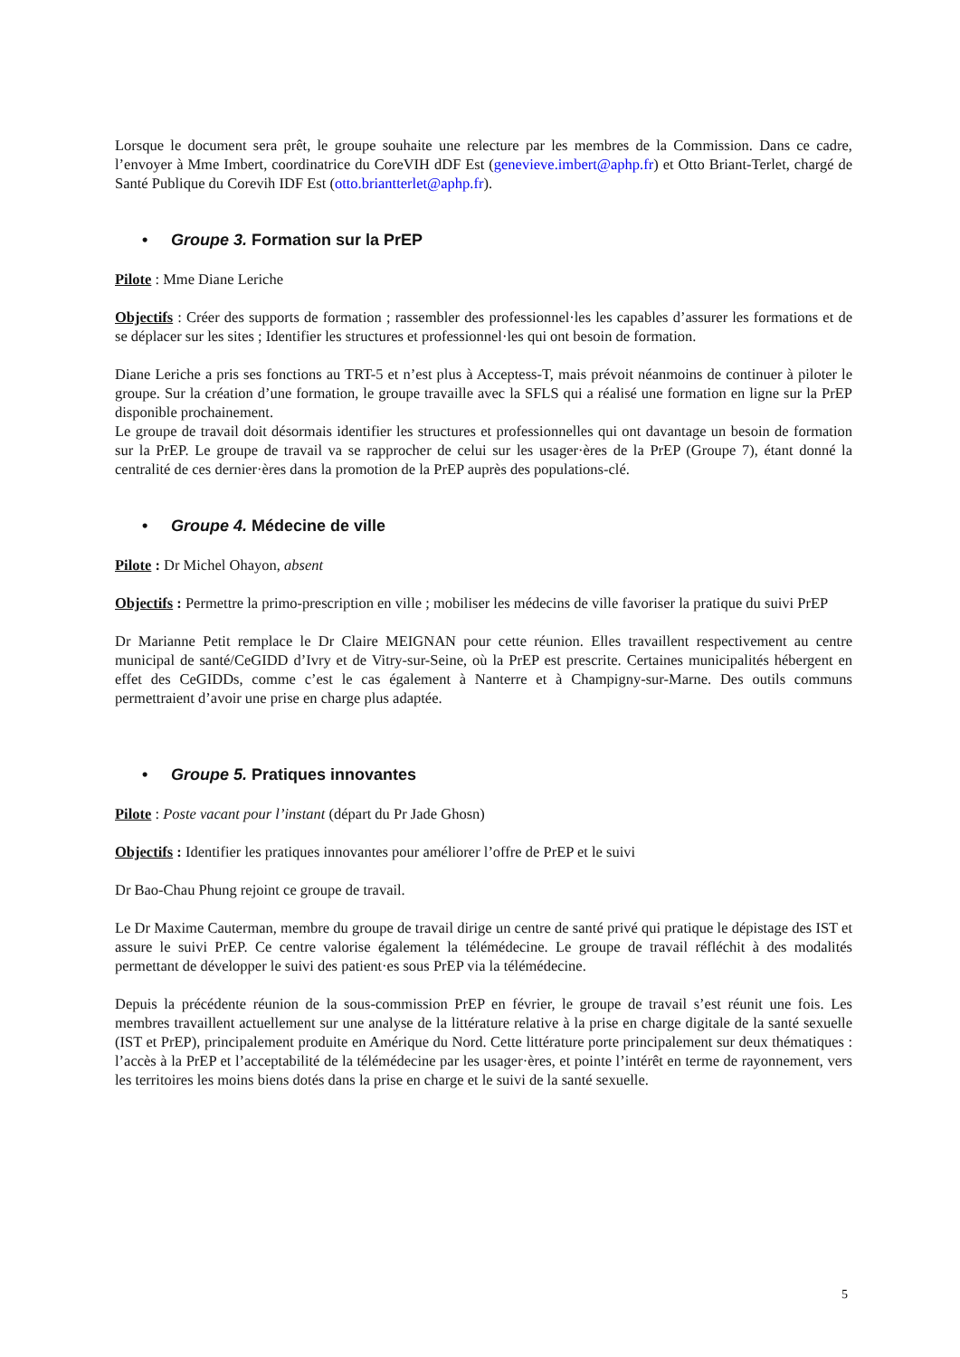Lorsque le document sera prêt, le groupe souhaite une relecture par les membres de la Commission. Dans ce cadre, l’envoyer à Mme Imbert, coordinatrice du CoreVIH dDF Est (genevieve.imbert@aphp.fr) et Otto Briant-Terlet, chargé de Santé Publique du Corevih IDF Est (otto.briantterlet@aphp.fr).
• Groupe 3. Formation sur la PrEP
Pilote : Mme Diane Leriche
Objectifs : Créer des supports de formation ; rassembler des professionnel·les les capables d’assurer les formations et de se déplacer sur les sites ; Identifier les structures et professionnel·les qui ont besoin de formation.
Diane Leriche a pris ses fonctions au TRT-5 et n’est plus à Acceptess-T, mais prévoit néanmoins de continuer à piloter le groupe. Sur la création d’une formation, le groupe travaille avec la SFLS qui a réalisé une formation en ligne sur la PrEP disponible prochainement.
Le groupe de travail doit désormais identifier les structures et professionnelles qui ont davantage un besoin de formation sur la PrEP. Le groupe de travail va se rapprocher de celui sur les usager·ères de la PrEP (Groupe 7), étant donné la centralité de ces dernier·ères dans la promotion de la PrEP auprès des populations-clé.
• Groupe 4. Médecine de ville
Pilote : Dr Michel Ohayon, absent
Objectifs : Permettre la primo-prescription en ville ; mobiliser les médecins de ville favoriser la pratique du suivi PrEP
Dr Marianne Petit remplace le Dr Claire MEIGNAN pour cette réunion. Elles travaillent respectivement au centre municipal de santé/CeGIDD d’Ivry et de Vitry-sur-Seine, où la PrEP est prescrite. Certaines municipalités hébergent en effet des CeGIDDs, comme c’est le cas également à Nanterre et à Champigny-sur-Marne. Des outils communs permettraient d’avoir une prise en charge plus adaptée.
• Groupe 5. Pratiques innovantes
Pilote : Poste vacant pour l’instant (départ du Pr Jade Ghosn)
Objectifs : Identifier les pratiques innovantes pour améliorer l’offre de PrEP et le suivi
Dr Bao-Chau Phung rejoint ce groupe de travail.
Le Dr Maxime Cauterman, membre du groupe de travail dirige un centre de santé privé qui pratique le dépistage des IST et assure le suivi PrEP. Ce centre valorise également la télémédecine. Le groupe de travail réfléchit à des modalités permettant de développer le suivi des patient·es sous PrEP via la télémédecine.
Depuis la précédente réunion de la sous-commission PrEP en février, le groupe de travail s’est réunit une fois. Les membres travaillent actuellement sur une analyse de la littérature relative à la prise en charge digitale de la santé sexuelle (IST et PrEP), principalement produite en Amérique du Nord. Cette littérature porte principalement sur deux thématiques : l’accès à la PrEP et l’acceptabilité de la télémédecine par les usager·ères, et pointe l’intérêt en terme de rayonnement, vers les territoires les moins biens dotés dans la prise en charge et le suivi de la santé sexuelle.
5